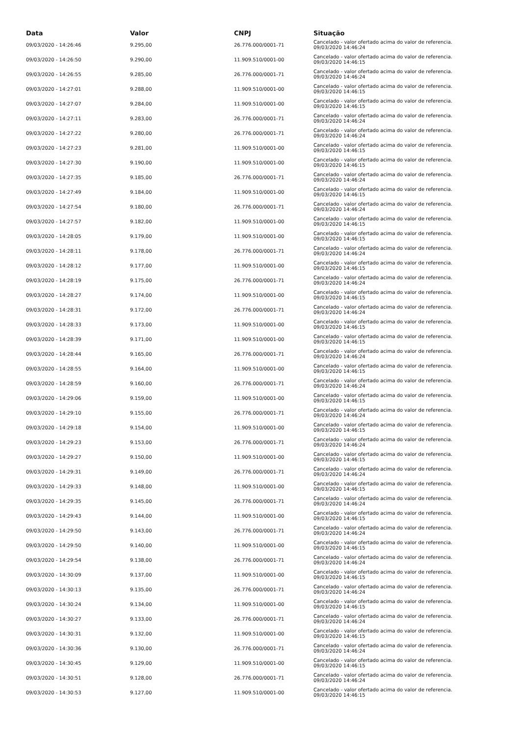| Data | Valor | CNPJ | Situação |
| --- | --- | --- | --- |
| 09/03/2020 - 14:26:46 | 9.295,00 | 26.776.000/0001-71 | Cancelado - valor ofertado acima do valor de referencia. 09/03/2020 14:46:24 |
| 09/03/2020 - 14:26:50 | 9.290,00 | 11.909.510/0001-00 | Cancelado - valor ofertado acima do valor de referencia. 09/03/2020 14:46:15 |
| 09/03/2020 - 14:26:55 | 9.285,00 | 26.776.000/0001-71 | Cancelado - valor ofertado acima do valor de referencia. 09/03/2020 14:46:24 |
| 09/03/2020 - 14:27:01 | 9.288,00 | 11.909.510/0001-00 | Cancelado - valor ofertado acima do valor de referencia. 09/03/2020 14:46:15 |
| 09/03/2020 - 14:27:07 | 9.284,00 | 11.909.510/0001-00 | Cancelado - valor ofertado acima do valor de referencia. 09/03/2020 14:46:15 |
| 09/03/2020 - 14:27:11 | 9.283,00 | 26.776.000/0001-71 | Cancelado - valor ofertado acima do valor de referencia. 09/03/2020 14:46:24 |
| 09/03/2020 - 14:27:22 | 9.280,00 | 26.776.000/0001-71 | Cancelado - valor ofertado acima do valor de referencia. 09/03/2020 14:46:24 |
| 09/03/2020 - 14:27:23 | 9.281,00 | 11.909.510/0001-00 | Cancelado - valor ofertado acima do valor de referencia. 09/03/2020 14:46:15 |
| 09/03/2020 - 14:27:30 | 9.190,00 | 11.909.510/0001-00 | Cancelado - valor ofertado acima do valor de referencia. 09/03/2020 14:46:15 |
| 09/03/2020 - 14:27:35 | 9.185,00 | 26.776.000/0001-71 | Cancelado - valor ofertado acima do valor de referencia. 09/03/2020 14:46:24 |
| 09/03/2020 - 14:27:49 | 9.184,00 | 11.909.510/0001-00 | Cancelado - valor ofertado acima do valor de referencia. 09/03/2020 14:46:15 |
| 09/03/2020 - 14:27:54 | 9.180,00 | 26.776.000/0001-71 | Cancelado - valor ofertado acima do valor de referencia. 09/03/2020 14:46:24 |
| 09/03/2020 - 14:27:57 | 9.182,00 | 11.909.510/0001-00 | Cancelado - valor ofertado acima do valor de referencia. 09/03/2020 14:46:15 |
| 09/03/2020 - 14:28:05 | 9.179,00 | 11.909.510/0001-00 | Cancelado - valor ofertado acima do valor de referencia. 09/03/2020 14:46:15 |
| 09/03/2020 - 14:28:11 | 9.178,00 | 26.776.000/0001-71 | Cancelado - valor ofertado acima do valor de referencia. 09/03/2020 14:46:24 |
| 09/03/2020 - 14:28:12 | 9.177,00 | 11.909.510/0001-00 | Cancelado - valor ofertado acima do valor de referencia. 09/03/2020 14:46:15 |
| 09/03/2020 - 14:28:19 | 9.175,00 | 26.776.000/0001-71 | Cancelado - valor ofertado acima do valor de referencia. 09/03/2020 14:46:24 |
| 09/03/2020 - 14:28:27 | 9.174,00 | 11.909.510/0001-00 | Cancelado - valor ofertado acima do valor de referencia. 09/03/2020 14:46:15 |
| 09/03/2020 - 14:28:31 | 9.172,00 | 26.776.000/0001-71 | Cancelado - valor ofertado acima do valor de referencia. 09/03/2020 14:46:24 |
| 09/03/2020 - 14:28:33 | 9.173,00 | 11.909.510/0001-00 | Cancelado - valor ofertado acima do valor de referencia. 09/03/2020 14:46:15 |
| 09/03/2020 - 14:28:39 | 9.171,00 | 11.909.510/0001-00 | Cancelado - valor ofertado acima do valor de referencia. 09/03/2020 14:46:15 |
| 09/03/2020 - 14:28:44 | 9.165,00 | 26.776.000/0001-71 | Cancelado - valor ofertado acima do valor de referencia. 09/03/2020 14:46:24 |
| 09/03/2020 - 14:28:55 | 9.164,00 | 11.909.510/0001-00 | Cancelado - valor ofertado acima do valor de referencia. 09/03/2020 14:46:15 |
| 09/03/2020 - 14:28:59 | 9.160,00 | 26.776.000/0001-71 | Cancelado - valor ofertado acima do valor de referencia. 09/03/2020 14:46:24 |
| 09/03/2020 - 14:29:06 | 9.159,00 | 11.909.510/0001-00 | Cancelado - valor ofertado acima do valor de referencia. 09/03/2020 14:46:15 |
| 09/03/2020 - 14:29:10 | 9.155,00 | 26.776.000/0001-71 | Cancelado - valor ofertado acima do valor de referencia. 09/03/2020 14:46:24 |
| 09/03/2020 - 14:29:18 | 9.154,00 | 11.909.510/0001-00 | Cancelado - valor ofertado acima do valor de referencia. 09/03/2020 14:46:15 |
| 09/03/2020 - 14:29:23 | 9.153,00 | 26.776.000/0001-71 | Cancelado - valor ofertado acima do valor de referencia. 09/03/2020 14:46:24 |
| 09/03/2020 - 14:29:27 | 9.150,00 | 11.909.510/0001-00 | Cancelado - valor ofertado acima do valor de referencia. 09/03/2020 14:46:15 |
| 09/03/2020 - 14:29:31 | 9.149,00 | 26.776.000/0001-71 | Cancelado - valor ofertado acima do valor de referencia. 09/03/2020 14:46:24 |
| 09/03/2020 - 14:29:33 | 9.148,00 | 11.909.510/0001-00 | Cancelado - valor ofertado acima do valor de referencia. 09/03/2020 14:46:15 |
| 09/03/2020 - 14:29:35 | 9.145,00 | 26.776.000/0001-71 | Cancelado - valor ofertado acima do valor de referencia. 09/03/2020 14:46:24 |
| 09/03/2020 - 14:29:43 | 9.144,00 | 11.909.510/0001-00 | Cancelado - valor ofertado acima do valor de referencia. 09/03/2020 14:46:15 |
| 09/03/2020 - 14:29:50 | 9.143,00 | 26.776.000/0001-71 | Cancelado - valor ofertado acima do valor de referencia. 09/03/2020 14:46:24 |
| 09/03/2020 - 14:29:50 | 9.140,00 | 11.909.510/0001-00 | Cancelado - valor ofertado acima do valor de referencia. 09/03/2020 14:46:15 |
| 09/03/2020 - 14:29:54 | 9.138,00 | 26.776.000/0001-71 | Cancelado - valor ofertado acima do valor de referencia. 09/03/2020 14:46:24 |
| 09/03/2020 - 14:30:09 | 9.137,00 | 11.909.510/0001-00 | Cancelado - valor ofertado acima do valor de referencia. 09/03/2020 14:46:15 |
| 09/03/2020 - 14:30:13 | 9.135,00 | 26.776.000/0001-71 | Cancelado - valor ofertado acima do valor de referencia. 09/03/2020 14:46:24 |
| 09/03/2020 - 14:30:24 | 9.134,00 | 11.909.510/0001-00 | Cancelado - valor ofertado acima do valor de referencia. 09/03/2020 14:46:15 |
| 09/03/2020 - 14:30:27 | 9.133,00 | 26.776.000/0001-71 | Cancelado - valor ofertado acima do valor de referencia. 09/03/2020 14:46:24 |
| 09/03/2020 - 14:30:31 | 9.132,00 | 11.909.510/0001-00 | Cancelado - valor ofertado acima do valor de referencia. 09/03/2020 14:46:15 |
| 09/03/2020 - 14:30:36 | 9.130,00 | 26.776.000/0001-71 | Cancelado - valor ofertado acima do valor de referencia. 09/03/2020 14:46:24 |
| 09/03/2020 - 14:30:45 | 9.129,00 | 11.909.510/0001-00 | Cancelado - valor ofertado acima do valor de referencia. 09/03/2020 14:46:15 |
| 09/03/2020 - 14:30:51 | 9.128,00 | 26.776.000/0001-71 | Cancelado - valor ofertado acima do valor de referencia. 09/03/2020 14:46:24 |
| 09/03/2020 - 14:30:53 | 9.127,00 | 11.909.510/0001-00 | Cancelado - valor ofertado acima do valor de referencia. 09/03/2020 14:46:15 |